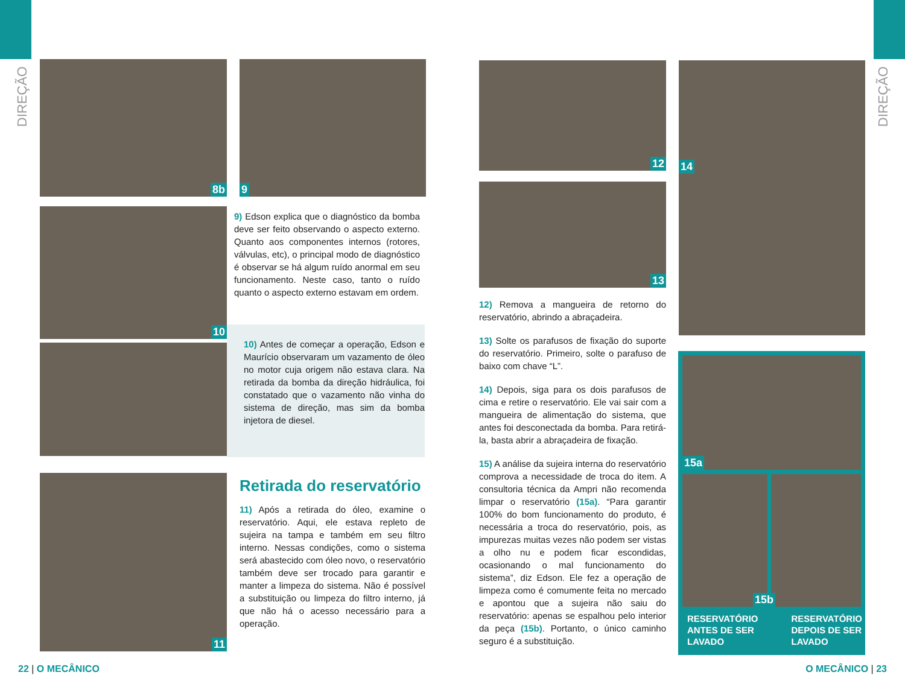DIREÇÃO
DIREÇÃO
8b 9
10
11
9) Edson explica que o diagnóstico da bomba deve ser feito observando o aspecto externo. Quanto aos componentes internos (rotores, válvulas, etc), o principal modo de diagnóstico é observar se há algum ruído anormal em seu funcionamento. Neste caso, tanto o ruído quanto o aspecto externo estavam em ordem.
10) Antes de começar a operação, Edson e Maurício observaram um vazamento de óleo no motor cuja origem não estava clara. Na retirada da bomba da direção hidráulica, foi constatado que o vazamento não vinha do sistema de direção, mas sim da bomba injetora de diesel.
Retirada do reservatório
11) Após a retirada do óleo, examine o reservatório. Aqui, ele estava repleto de sujeira na tampa e também em seu filtro interno. Nessas condições, como o sistema será abastecido com óleo novo, o reservatório também deve ser trocado para garantir e manter a limpeza do sistema. Não é possível a substituição ou limpeza do filtro interno, já que não há o acesso necessário para a operação.
12
13
12) Remova a mangueira de retorno do reservatório, abrindo a abraçadeira.
13) Solte os parafusos de fixação do suporte do reservatório. Primeiro, solte o parafuso de baixo com chave “L”.
14) Depois, siga para os dois parafusos de cima e retire o reservatório. Ele vai sair com a mangueira de alimentação do sistema, que antes foi desconectada da bomba. Para retirá-la, basta abrir a abraçadeira de fixação.
15) A análise da sujeira interna do reservatório comprova a necessidade de troca do item. A consultoria técnica da Ampri não recomenda limpar o reservatório (15a). “Para garantir 100% do bom funcionamento do produto, é necessária a troca do reservatório, pois, as impurezas muitas vezes não podem ser vistas a olho nu e podem ficar escondidas, ocasionando o mal funcionamento do sistema”, diz Edson. Ele fez a operação de limpeza como é comumente feita no mercado e apontou que a sujeira não saiu do reservatório: apenas se espalhou pelo interior da peça (15b). Portanto, o único caminho seguro é a substituição.
14
15a
15b
RESERVATÓRIO
ANTES DE SER
LAVADO
RESERVATÓRIO
DEPOIS DE SER
LAVADO
22 | O MECÂNICO O MECÂNICO | 23